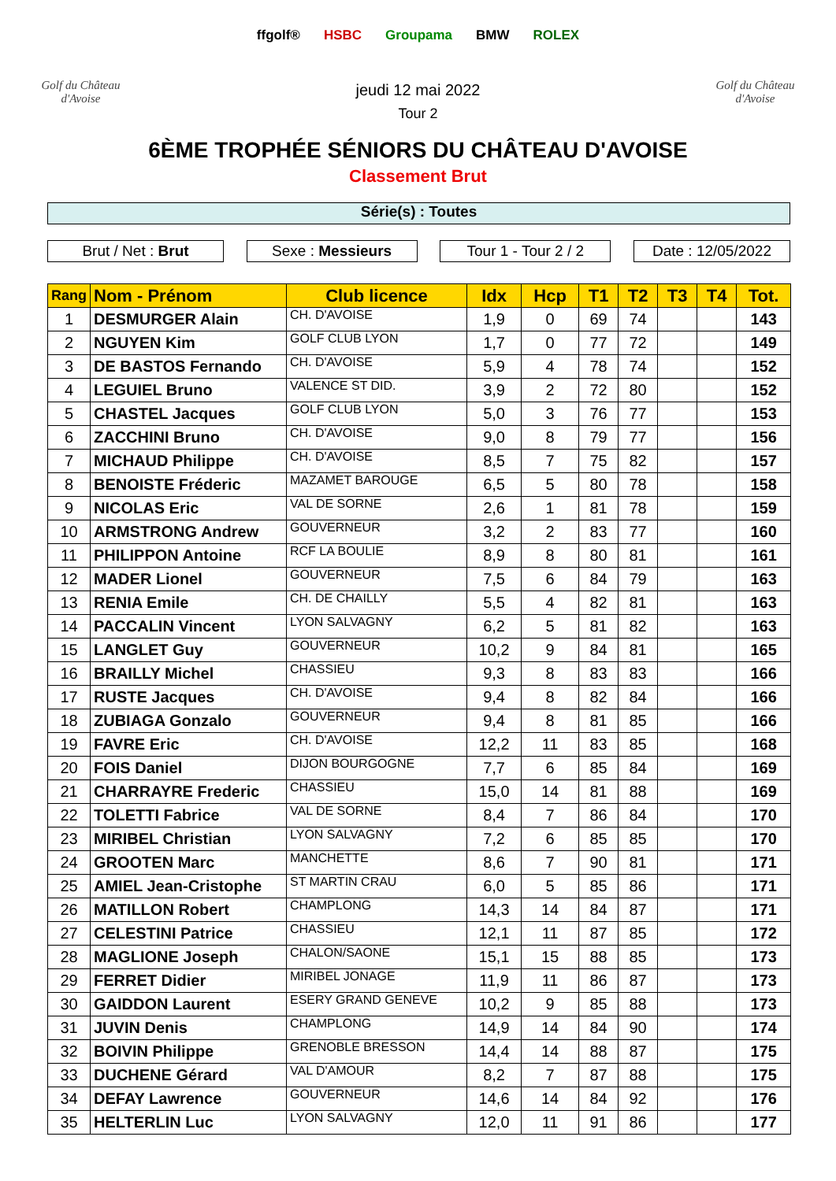Golf du Château d'Avoise
ffgolf® HSBC Groupama BMW ROLEX
jeudi 12 mai 2022
Tour 2
Golf du Château d'Avoise
6ÈME TROPHÉE SÉNIORS DU CHÂTEAU D'AVOISE
Classement Brut
Série(s) : Toutes
Brut / Net : Brut Sexe : Messieurs Tour 1 - Tour 2 / 2
Date : 12/05/2022
| Rang | Nom - Prénom | Club licence | Idx | Hcp | T1 | T2 | T3 | T4 | Tot. |
| --- | --- | --- | --- | --- | --- | --- | --- | --- | --- |
| 1 | DESMURGER Alain | CH. D'AVOISE | 1,9 | 0 | 69 | 74 | | | 143 |
| 2 | NGUYEN Kim | GOLF CLUB LYON | 1,7 | 0 | 77 | 72 | | | 149 |
| 3 | DE BASTOS Fernando | CH. D'AVOISE | 5,9 | 4 | 78 | 74 | | | 152 |
| 4 | LEGUIEL Bruno | VALENCE ST DID. | 3,9 | 2 | 72 | 80 | | | 152 |
| 5 | CHASTEL Jacques | GOLF CLUB LYON | 5,0 | 3 | 76 | 77 | | | 153 |
| 6 | ZACCHINI Bruno | CH. D'AVOISE | 9,0 | 8 | 79 | 77 | | | 156 |
| 7 | MICHAUD Philippe | CH. D'AVOISE | 8,5 | 7 | 75 | 82 | | | 157 |
| 8 | BENOISTE Fréderic | MAZAMET BAROUGE | 6,5 | 5 | 80 | 78 | | | 158 |
| 9 | NICOLAS Eric | VAL DE SORNE | 2,6 | 1 | 81 | 78 | | | 159 |
| 10 | ARMSTRONG Andrew | GOUVERNEUR | 3,2 | 2 | 83 | 77 | | | 160 |
| 11 | PHILIPPON Antoine | RCF LA BOULIE | 8,9 | 8 | 80 | 81 | | | 161 |
| 12 | MADER Lionel | GOUVERNEUR | 7,5 | 6 | 84 | 79 | | | 163 |
| 13 | RENIA Emile | CH. DE CHAILLY | 5,5 | 4 | 82 | 81 | | | 163 |
| 14 | PACCALIN Vincent | LYON SALVAGNY | 6,2 | 5 | 81 | 82 | | | 163 |
| 15 | LANGLET Guy | GOUVERNEUR | 10,2 | 9 | 84 | 81 | | | 165 |
| 16 | BRAILLY Michel | CHASSIEU | 9,3 | 8 | 83 | 83 | | | 166 |
| 17 | RUSTE Jacques | CH. D'AVOISE | 9,4 | 8 | 82 | 84 | | | 166 |
| 18 | ZUBIAGA Gonzalo | GOUVERNEUR | 9,4 | 8 | 81 | 85 | | | 166 |
| 19 | FAVRE Eric | CH. D'AVOISE | 12,2 | 11 | 83 | 85 | | | 168 |
| 20 | FOIS Daniel | DIJON BOURGOGNE | 7,7 | 6 | 85 | 84 | | | 169 |
| 21 | CHARRAYRE Frederic | CHASSIEU | 15,0 | 14 | 81 | 88 | | | 169 |
| 22 | TOLETTI Fabrice | VAL DE SORNE | 8,4 | 7 | 86 | 84 | | | 170 |
| 23 | MIRIBEL Christian | LYON SALVAGNY | 7,2 | 6 | 85 | 85 | | | 170 |
| 24 | GROOTEN Marc | MANCHETTE | 8,6 | 7 | 90 | 81 | | | 171 |
| 25 | AMIEL Jean-Cristophe | ST MARTIN CRAU | 6,0 | 5 | 85 | 86 | | | 171 |
| 26 | MATILLON Robert | CHAMPLONG | 14,3 | 14 | 84 | 87 | | | 171 |
| 27 | CELESTINI Patrice | CHASSIEU | 12,1 | 11 | 87 | 85 | | | 172 |
| 28 | MAGLIONE Joseph | CHALON/SAONE | 15,1 | 15 | 88 | 85 | | | 173 |
| 29 | FERRET Didier | MIRIBEL JONAGE | 11,9 | 11 | 86 | 87 | | | 173 |
| 30 | GAIDDON Laurent | ESERY GRAND GENEVE | 10,2 | 9 | 85 | 88 | | | 173 |
| 31 | JUVIN Denis | CHAMPLONG | 14,9 | 14 | 84 | 90 | | | 174 |
| 32 | BOIVIN Philippe | GRENOBLE BRESSON | 14,4 | 14 | 88 | 87 | | | 175 |
| 33 | DUCHENE Gérard | VAL D'AMOUR | 8,2 | 7 | 87 | 88 | | | 175 |
| 34 | DEFAY Lawrence | GOUVERNEUR | 14,6 | 14 | 84 | 92 | | | 176 |
| 35 | HELTERLIN Luc | LYON SALVAGNY | 12,0 | 11 | 91 | 86 | | | 177 |